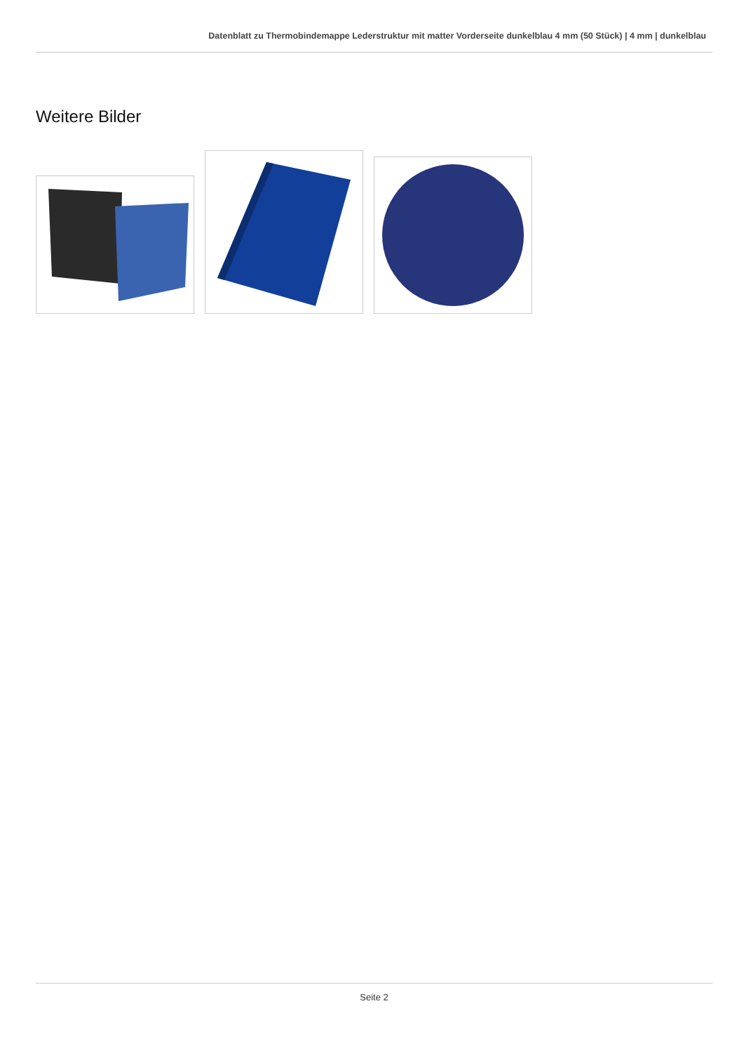Datenblatt zu Thermobindemappe Lederstruktur mit matter Vorderseite dunkelblau 4 mm (50 Stück) | 4 mm | dunkelblau
Weitere Bilder
Seite 2